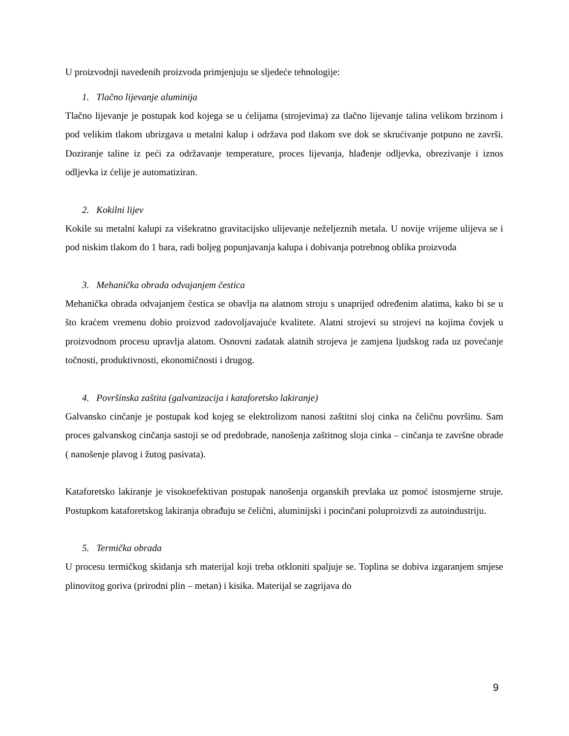U proizvodnji navedenih proizvoda primjenjuju se sljedeće tehnologije:
1. Tlačno lijevanje aluminija
Tlačno lijevanje je postupak kod kojega se u ćelijama (strojevima) za tlačno lijevanje talina velikom brzinom i pod velikim tlakom ubrizgava u metalni kalup i održava pod tlakom sve dok se skrućivanje potpuno ne završi. Doziranje taline iz peći za održavanje temperature, proces lijevanja, hlađenje odljevka, obrezivanje i iznos odljevka iz ćelije je automatiziran.
2. Kokilni lijev
Kokile su metalni kalupi za višekratno gravitacijsko ulijevanje neželjeznih metala. U novije vrijeme ulijeva se i pod niskim tlakom do 1 bara, radi boljeg popunjavanja kalupa i dobivanja potrebnog oblika proizvoda
3. Mehanička obrada odvajanjem čestica
Mehanička obrada odvajanjem čestica se obavlja na alatnom stroju s unaprijed određenim alatima, kako bi se u što kraćem vremenu dobio proizvod zadovoljavajuće kvalitete. Alatni strojevi su strojevi na kojima čovjek u proizvodnom procesu upravlja alatom. Osnovni zadatak alatnih strojeva je zamjena ljudskog rada uz povećanje točnosti, produktivnosti, ekonomičnosti i drugog.
4. Površinska zaštita (galvanizacija i kataforetsko lakiranje)
Galvansko cinčanje je postupak kod kojeg se elektrolizom nanosi zaštitni sloj cinka na čeličnu površinu. Sam proces galvanskog cinčanja sastoji se od predobrade, nanošenja zaštitnog sloja cinka – cinčanja te završne obrade ( nanošenje plavog i žutog pasivata).
Kataforetsko lakiranje je visokoefektivan postupak nanošenja organskih prevlaka uz pomoć istosmjerne struje. Postupkom kataforetskog lakiranja obrađuju se čelični, aluminijski i pocinčani poluproizvdi za autoindustriju.
5. Termička obrada
U procesu termičkog skidanja srh materijal koji treba otkloniti spaljuje se. Toplina se dobiva izgaranjem smjese plinovitog goriva (prirodni plin – metan) i kisika. Materijal se zagrijava do
9